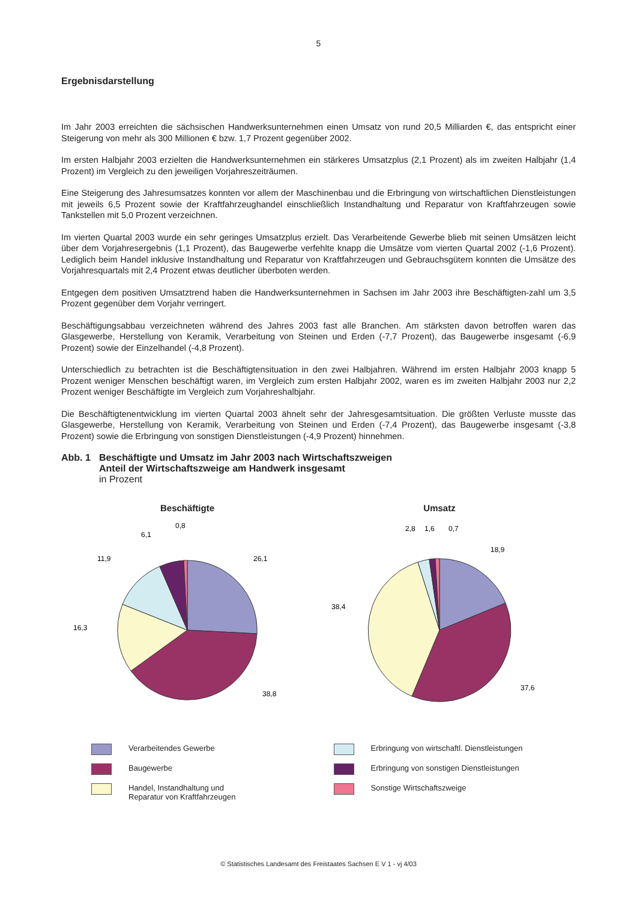5
Ergebnisdarstellung
Im Jahr 2003 erreichten die sächsischen Handwerksunternehmen einen Umsatz von rund 20,5 Milliarden €, das entspricht einer Steigerung von mehr als 300 Millionen € bzw. 1,7 Prozent gegenüber 2002.
Im ersten Halbjahr 2003 erzielten die Handwerksunternehmen ein stärkeres Umsatzplus (2,1 Prozent) als im zweiten Halbjahr (1,4 Prozent) im Vergleich zu den jeweiligen Vorjahreszeiträumen.
Eine Steigerung des Jahresumsatzes konnten vor allem der Maschinenbau und die Erbringung von wirtschaftlichen Dienstleistungen mit jeweils 6,5 Prozent sowie der Kraftfahrzeughandel einschließlich Instandhaltung und Reparatur von Kraftfahrzeugen sowie Tankstellen mit 5,0 Prozent verzeichnen.
Im vierten Quartal 2003 wurde ein sehr geringes Umsatzplus erzielt. Das Verarbeitende Gewerbe blieb mit seinen Umsätzen leicht über dem Vorjahresergebnis (1,1 Prozent), das Baugewerbe verfehlte knapp die Umsätze vom vierten Quartal 2002 (-1,6 Prozent). Lediglich beim Handel inklusive Instandhaltung und Reparatur von Kraftfahrzeugen und Gebrauchsgütern konnten die Umsätze des Vorjahresquartals mit 2,4 Prozent etwas deutlicher überboten werden.
Entgegen dem positiven Umsatztrend haben die Handwerksunternehmen in Sachsen im Jahr 2003 ihre Beschäftigten-zahl um 3,5 Prozent gegenüber dem Vorjahr verringert.
Beschäftigungsabbau verzeichneten während des Jahres 2003 fast alle Branchen. Am stärksten davon betroffen waren das Glasgewerbe, Herstellung von Keramik, Verarbeitung von Steinen und Erden (-7,7 Prozent), das Baugewerbe insgesamt (-6,9 Prozent) sowie der Einzelhandel (-4,8 Prozent).
Unterschiedlich zu betrachten ist die Beschäftigtensituation in den zwei Halbjahren. Während im ersten Halbjahr 2003 knapp 5 Prozent weniger Menschen beschäftigt waren, im Vergleich zum ersten Halbjahr 2002, waren es im zweiten Halbjahr 2003 nur 2,2 Prozent weniger Beschäftigte im Vergleich zum Vorjahreshalbjahr.
Die Beschäftigtenentwicklung im vierten Quartal 2003 ähnelt sehr der Jahresgesamtsituation. Die größten Verluste musste das Glasgewerbe, Herstellung von Keramik, Verarbeitung von Steinen und Erden (-7,4 Prozent), das Baugewerbe insgesamt (-3,8 Prozent) sowie die Erbringung von sonstigen Dienstleistungen (-4,9 Prozent) hinnehmen.
Abb. 1 Beschäftigte und Umsatz im Jahr 2003 nach Wirtschaftszweigen
Anteil der Wirtschaftszweige am Handwerk insgesamt
in Prozent
Beschäftigte
26,1
38,8
16,3
11,9
6,1
0,8
Umsatz
18,9
37,6
38,4
2,8
1,6
0,7
Verarbeitendes Gewerbe
Erbringung von wirtschaftl. Dienstleistungen
Baugewerbe
Erbringung von sonstigen Dienstleistungen
Handel, Instandhaltung und
Reparatur von Kraftfahrzeugen
Sonstige Wirtschaftszweige
© Statistisches Landesamt des Freistaates Sachsen E V 1 - vj 4/03